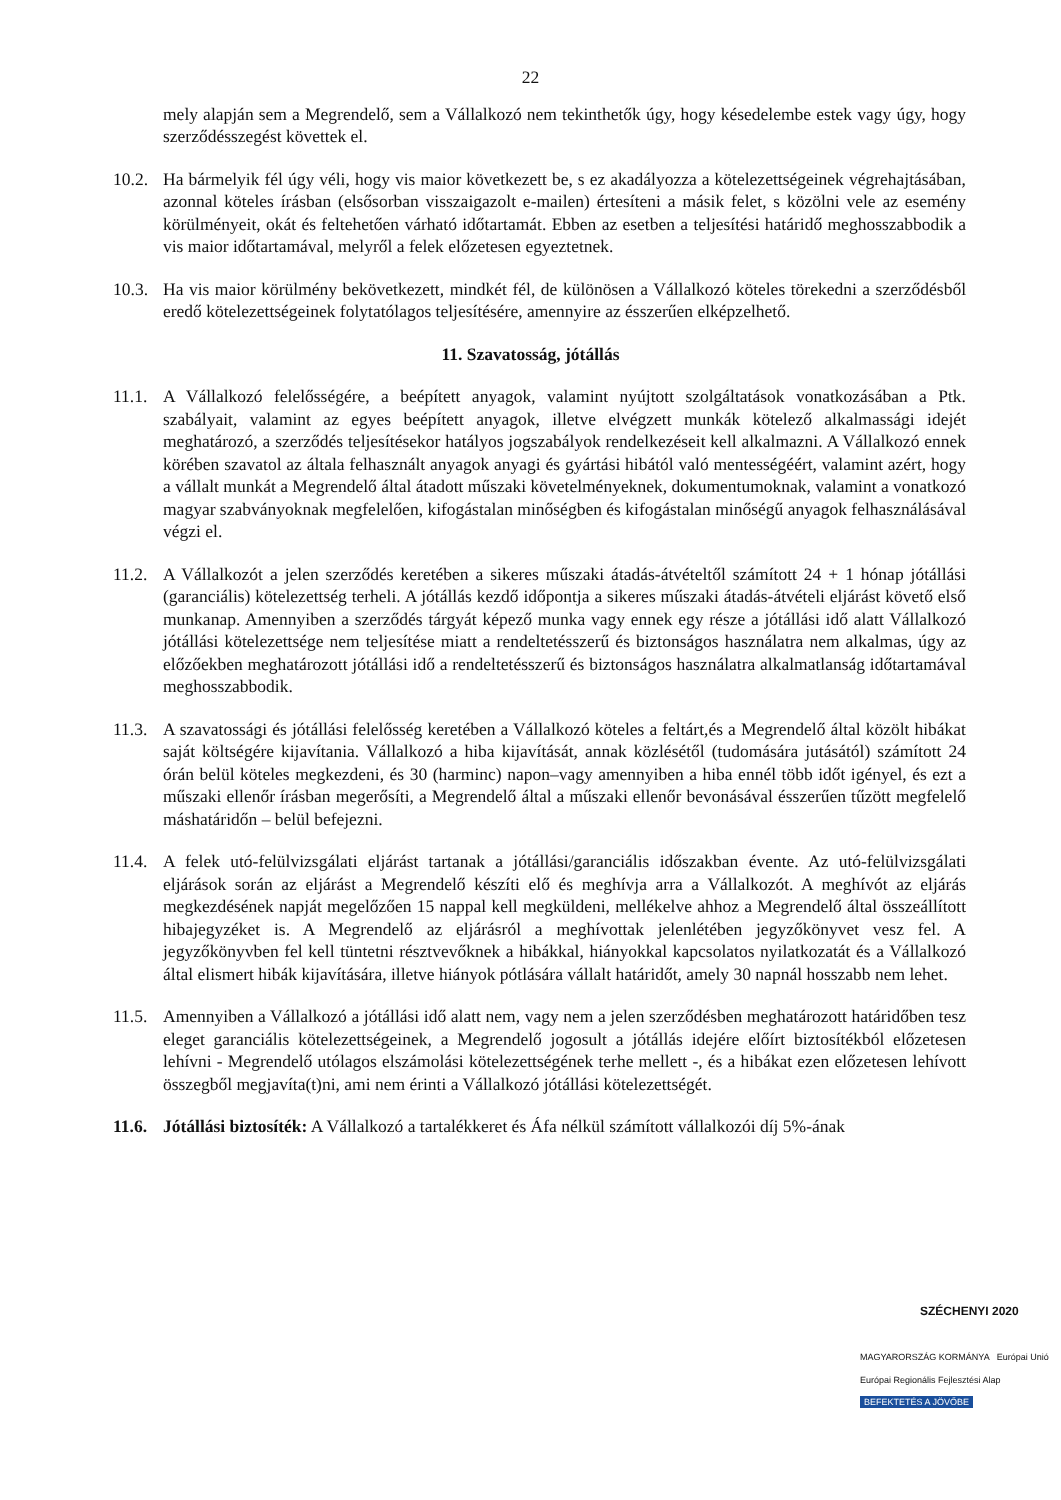22
mely alapján sem a Megrendelő, sem a Vállalkozó nem tekinthetők úgy, hogy késedelembe estek vagy úgy, hogy szerződésszegést követtek el.
10.2.
Ha bármelyik fél úgy véli, hogy vis maior következett be, s ez akadályozza a kötelezettségeinek végrehajtásában, azonnal köteles írásban (elsősorban visszaigazolt e-mailen) értesíteni a másik felet, s közölni vele az esemény körülményeit, okát és feltehetően várható időtartamát. Ebben az esetben a teljesítési határidő meghosszabbodik a vis maior időtartamával, melyről a felek előzetesen egyeztetnek.
10.3.
Ha vis maior körülmény bekövetkezett, mindkét fél, de különösen a Vállalkozó köteles törekedni a szerződésből eredő kötelezettségeinek folytatólagos teljesítésére, amennyire az ésszerűen elképzelhető.
11. Szavatosság, jótállás
11.1.
A Vállalkozó felelősségére, a beépített anyagok, valamint nyújtott szolgáltatások vonatkozásában a Ptk. szabályait, valamint az egyes beépített anyagok, illetve elvégzett munkák kötelező alkalmassági idejét meghatározó, a szerződés teljesítésekor hatályos jogszabályok rendelkezéseit kell alkalmazni. A Vállalkozó ennek körében szavatol az általa felhasznált anyagok anyagi és gyártási hibától való mentességéért, valamint azért, hogy a vállalt munkát a Megrendelő által átadott műszaki követelményeknek, dokumentumoknak, valamint a vonatkozó magyar szabványoknak megfelelően, kifogástalan minőségben és kifogástalan minőségű anyagok felhasználásával végzi el.
11.2.
A Vállalkozót a jelen szerződés keretében a sikeres műszaki átadás-átvételtől számított 24 + 1 hónap jótállási (garanciális) kötelezettség terheli. A jótállás kezdő időpontja a sikeres műszaki átadás-átvételi eljárást követő első munkanap. Amennyiben a szerződés tárgyát képező munka vagy ennek egy része a jótállási idő alatt Vállalkozó jótállási kötelezettsége nem teljesítése miatt a rendeltetésszerű és biztonságos használatra nem alkalmas, úgy az előzőekben meghatározott jótállási idő a rendeltetésszerű és biztonságos használatra alkalmatlanság időtartamával meghosszabbodik.
11.3.
A szavatossági és jótállási felelősség keretében a Vállalkozó köteles a feltárt,és a Megrendelő által közölt hibákat saját költségére kijavítania. Vállalkozó a hiba kijavítását, annak közlésétől (tudomására jutásától) számított 24 órán belül köteles megkezdeni, és 30 (harminc) napon–vagy amennyiben a hiba ennél több időt igényel, és ezt a műszaki ellenőr írásban megerősíti, a Megrendelő által a műszaki ellenőr bevonásával ésszerűen tűzött megfelelő máshatáridőn – belül befejezni.
11.4.
A felek utó-felülvizsgálati eljárást tartanak a jótállási/garanciális időszakban évente. Az utó-felülvizsgálati eljárások során az eljárást a Megrendelő készíti elő és meghívja arra a Vállalkozót. A meghívót az eljárás megkezdésének napját megelőzően 15 nappal kell megküldeni, mellékelve ahhoz a Megrendelő által összeállított hibajegyzéket is. A Megrendelő az eljárásról a meghívottak jelenlétében jegyzőkönyvet vesz fel. A jegyzőkönyvben fel kell tüntetni résztvevőknek a hibákkal, hiányokkal kapcsolatos nyilatkozatát és a Vállalkozó által elismert hibák kijavítására, illetve hiányok pótlására vállalt határidőt, amely 30 napnál hosszabb nem lehet.
11.5.
Amennyiben a Vállalkozó a jótállási idő alatt nem, vagy nem a jelen szerződésben meghatározott határidőben tesz eleget garanciális kötelezettségeinek, a Megrendelő jogosult a jótállás idejére előírt biztosítékból előzetesen lehívni - Megrendelő utólagos elszámolási kötelezettségének terhe mellett -, és a hibákat ezen előzetesen lehívott összegből megjavíta(t)ni, ami nem érinti a Vállalkozó jótállási kötelezettségét.
11.6.
Jótállási biztosíték: A Vállalkozó a tartalékkeret és Áfa nélkül számított vállalkozói díj 5%-ának
SZÉCHENYI 2020
MAGYARORSZÁG KORMÁNYA Európai Unió Európai Regionális Fejlesztési Alap
BEFEKTETÉS A JÖVŐBE